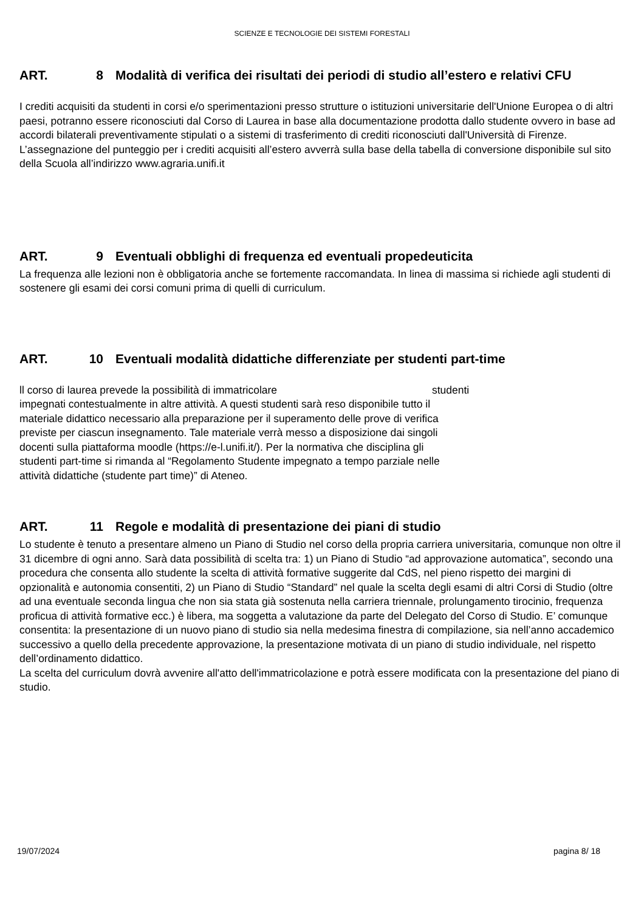SCIENZE E TECNOLOGIE DEI SISTEMI FORESTALI
ART. 8 Modalità di verifica dei risultati dei periodi di studio all’estero e relativi CFU
I crediti acquisiti da studenti in corsi e/o sperimentazioni presso strutture o istituzioni universitarie dell'Unione Europea o di altri paesi, potranno essere riconosciuti dal Corso di Laurea in base alla documentazione prodotta dallo studente ovvero in base ad accordi bilaterali preventivamente stipulati o a sistemi di trasferimento di crediti riconosciuti dall'Università di Firenze. L’assegnazione del punteggio per i crediti acquisiti all’estero avverrà sulla base della tabella di conversione disponibile sul sito della Scuola all’indirizzo www.agraria.unifi.it
ART. 9 Eventuali obblighi di frequenza ed eventuali propedeuticita
La frequenza alle lezioni non è obbligatoria anche se fortemente raccomandata. In linea di massima si richiede agli studenti di sostenere gli esami dei corsi comuni prima di quelli di curriculum.
ART. 10 Eventuali modalità didattiche differenziate per studenti part-time
ll corso di laurea prevede la possibilità di immatricolare studenti
impegnati contestualmente in altre attività. A questi studenti sarà reso disponibile tutto il materiale didattico necessario alla preparazione per il superamento delle prove di verifica previste per ciascun insegnamento. Tale materiale verrà messo a disposizione dai singoli docenti sulla piattaforma moodle (https://e-l.unifi.it/). Per la normativa che disciplina gli studenti part-time si rimanda al “Regolamento Studente impegnato a tempo parziale nelle attività didattiche (studente part time)” di Ateneo.
ART. 11 Regole e modalità di presentazione dei piani di studio
Lo studente è tenuto a presentare almeno un Piano di Studio nel corso della propria carriera universitaria, comunque non oltre il 31 dicembre di ogni anno. Sarà data possibilità di scelta tra: 1) un Piano di Studio “ad approvazione automatica”, secondo una procedura che consenta allo studente la scelta di attività formative suggerite dal CdS, nel pieno rispetto dei margini di opzionalità e autonomia consentiti, 2) un Piano di Studio “Standard” nel quale la scelta degli esami di altri Corsi di Studio (oltre ad una eventuale seconda lingua che non sia stata già sostenuta nella carriera triennale, prolungamento tirocinio, frequenza proficua di attività formative ecc.) è libera, ma soggetta a valutazione da parte del Delegato del Corso di Studio. E’ comunque consentita: la presentazione di un nuovo piano di studio sia nella medesima finestra di compilazione, sia nell’anno accademico successivo a quello della precedente approvazione, la presentazione motivata di un piano di studio individuale, nel rispetto dell’ordinamento didattico.
La scelta del curriculum dovrà avvenire all'atto dell'immatricolazione e potrà essere modificata con la presentazione del piano di studio.
19/07/2024 pagina 8/ 18